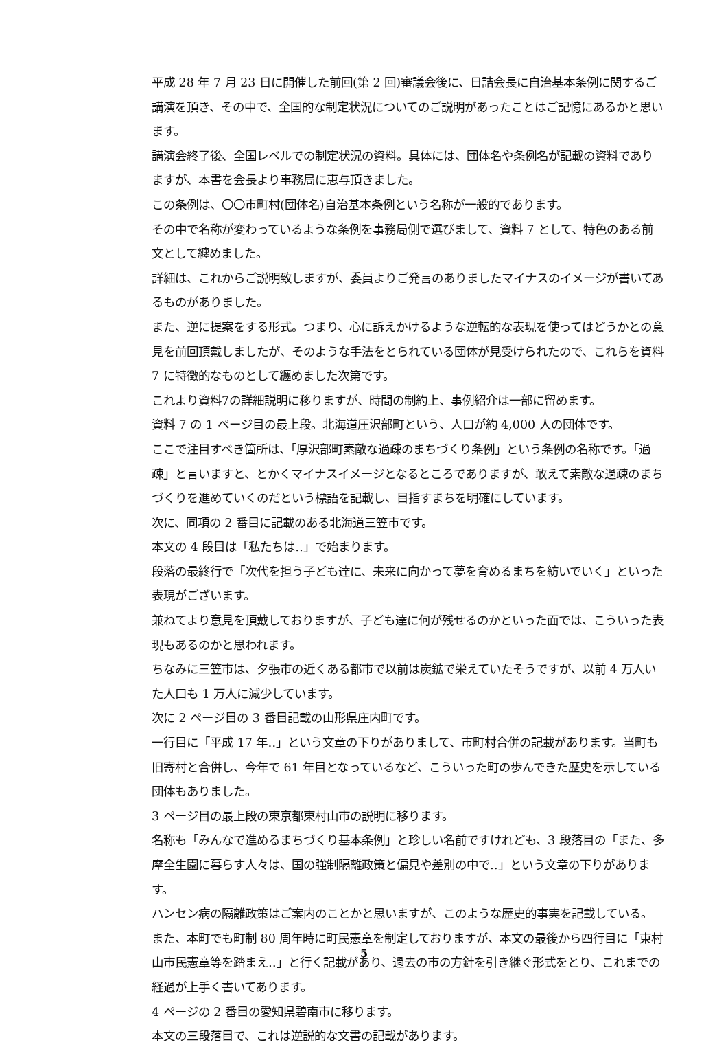平成 28 年 7 月 23 日に開催した前回(第 2 回)審議会後に、日詰会長に自治基本条例に関するご講演を頂き、その中で、全国的な制定状況についてのご説明があったことはご記憶にあるかと思います。
講演会終了後、全国レベルでの制定状況の資料。具体には、団体名や条例名が記載の資料でありますが、本書を会長より事務局に恵与頂きました。
この条例は、〇〇市町村(団体名)自治基本条例という名称が一般的であります。
その中で名称が変わっているような条例を事務局側で選びまして、資料 7 として、特色のある前文として纏めました。
詳細は、これからご説明致しますが、委員よりご発言のありましたマイナスのイメージが書いてあるものがありました。
また、逆に提案をする形式。つまり、心に訴えかけるような逆転的な表現を使ってはどうかとの意見を前回頂戴しましたが、そのような手法をとられている団体が見受けられたので、これらを資料 7 に特徴的なものとして纏めました次第です。
これより資料7の詳細説明に移りますが、時間の制約上、事例紹介は一部に留めます。
資料 7 の 1 ページ目の最上段。北海道圧沢部町という、人口が約 4,000 人の団体です。
ここで注目すべき箇所は、「厚沢部町素敵な過疎のまちづくり条例」という条例の名称です。「過疎」と言いますと、とかくマイナスイメージとなるところでありますが、敢えて素敵な過疎のまちづくりを進めていくのだという標語を記載し、目指すまちを明確にしています。
次に、同項の 2 番目に記載のある北海道三笠市です。
本文の 4 段目は「私たちは‥」で始まります。
段落の最終行で「次代を担う子ども達に、未来に向かって夢を育めるまちを紡いでいく」といった表現がございます。
兼ねてより意見を頂戴しておりますが、子ども達に何が残せるのかといった面では、こういった表現もあるのかと思われます。
ちなみに三笠市は、夕張市の近くある都市で以前は炭鉱で栄えていたそうですが、以前 4 万人いた人口も 1 万人に減少しています。
次に 2 ページ目の 3 番目記載の山形県庄内町です。
一行目に「平成 17 年‥」という文章の下りがありまして、市町村合併の記載があります。当町も旧寄村と合併し、今年で 61 年目となっているなど、こういった町の歩んできた歴史を示している団体もありました。
3 ページ目の最上段の東京都東村山市の説明に移ります。
名称も「みんなで進めるまちづくり基本条例」と珍しい名前ですけれども、3 段落目の「また、多摩全生園に暮らす人々は、国の強制隔離政策と偏見や差別の中で‥」という文章の下りがあります。
ハンセン病の隔離政策はご案内のことかと思いますが、このような歴史的事実を記載している。
また、本町でも町制 80 周年時に町民憲章を制定しておりますが、本文の最後から四行目に「東村山市民憲章等を踏まえ‥」と行く記載があり、過去の市の方針を引き継ぐ形式をとり、これまでの経過が上手く書いてあります。
4 ページの 2 番目の愛知県碧南市に移ります。
本文の三段落目で、これは逆説的な文書の記載があります。
5